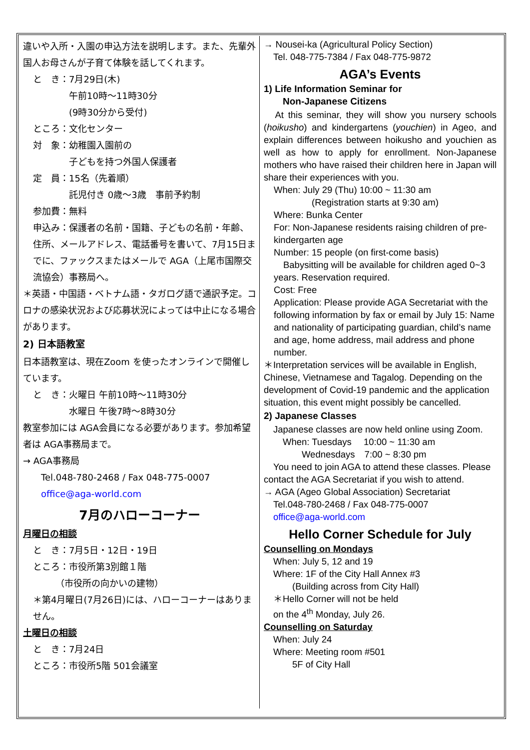違いや入所・入園の申込方法を説明します。また、先輩外国人お母さんが子育て体験を話してくれます。
と　き：7月29日(木)
　　　　午前10時～11時30分
　　　　(9時30分から受付)
ところ：文化センター
対　象：幼稚園入園前の
　　　　子どもを持つ外国人保護者
定　員：15名（先着順）
　　　　託児付き 0歳～3歳　事前予約制
参加費：無料
申込み：保護者の名前・国籍、子どもの名前・年齢、住所、メールアドレス、電話番号を書いて、7月15日までに、ファックスまたはメールで AGA（上尾市国際交流協会）事務局へ。
＊英語・中国語・ベトナム語・タガログ語で通訳予定。コロナの感染状況および応募状況によっては中止になる場合があります。
2) 日本語教室
日本語教室は、現在Zoom を使ったオンラインで開催しています。
と　き：火曜日 午前10時～11時30分
　　　　水曜日 午後7時～8時30分
教室参加には AGA会員になる必要があります。参加希望者は AGA事務局まで。
→ AGA事務局
　　Tel.048-780-2468 / Fax 048-775-0007
　　office@aga-world.com
7月のハローコーナー
月曜日の相談
と　き：7月5日・12日・19日
ところ：市役所第3別館１階
　　　（市役所の向かいの建物）
＊第4月曜日(7月26日)には、ハローコーナーはありません。
土曜日の相談
と　き：7月24日
ところ：市役所5階 501会議室
→ Nousei-ka (Agricultural Policy Section)
　Tel. 048-775-7384 / Fax 048-775-9872
AGA’s Events
1) Life Information Seminar for
　　Non-Japanese Citizens
　At this seminar, they will show you nursery schools (hoikusho) and kindergartens (youchien) in Ageo, and explain differences between hoikusho and youchien as well as how to apply for enrollment. Non-Japanese mothers who have raised their children here in Japan will share their experiences with you.
When: July 29 (Thu) 10:00 ~ 11:30 am
　　　　(Registration starts at 9:30 am)
Where: Bunka Center
For: Non-Japanese residents raising children of pre-kindergarten age
Number: 15 people (on first-come basis)
　Babysitting will be available for children aged 0~3 years. Reservation required.
Cost: Free
Application: Please provide AGA Secretariat with the following information by fax or email by July 15: Name and nationality of participating guardian, child’s name and age, home address, mail address and phone number.
＊Interpretation services will be available in English, Chinese, Vietnamese and Tagalog. Depending on the development of Covid-19 pandemic and the application situation, this event might possibly be cancelled.
2) Japanese Classes
　Japanese classes are now held online using Zoom.
　　When: Tuesdays　 10:00 ~ 11:30 am
　　　　Wednesdays　7:00 ~ 8:30 pm
　You need to join AGA to attend these classes. Please contact the AGA Secretariat if you wish to attend.
→ AGA (Ageo Global Association) Secretariat
　Tel.048-780-2468 / Fax 048-775-0007
　office@aga-world.com
Hello Corner Schedule for July
Counselling on Mondays
　When: July 5, 12 and 19
　Where: 1F of the City Hall Annex #3
　　　(Building across from City Hall)
　＊Hello Corner will not be held
　on the 4<sup>th</sup> Monday, July 26.
Counselling on Saturday
　When: July 24
　Where: Meeting room #501
　　　5F of City Hall